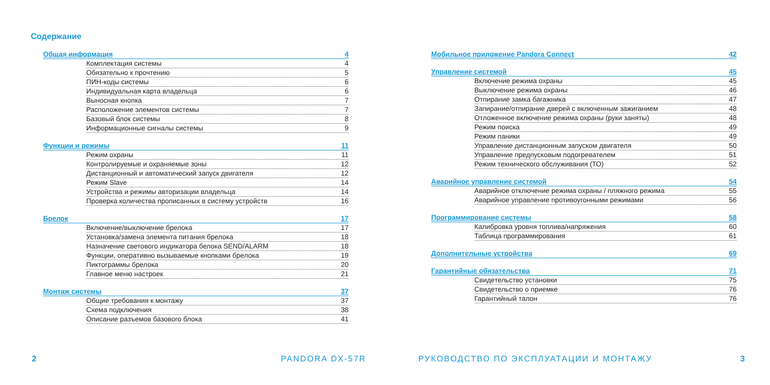Содержание
Общая информация 4
Комплектация системы 4
Обязательно к прочтению 5
ПИН-коды системы 6
Индивидуальная карта владельца 6
Выносная кнопка 7
Расположение элементов системы 7
Базовый блок системы 8
Информационные сигналы системы 9
Функции и режимы 11
Режим охраны 11
Контролируемые и охраняемые зоны 12
Дистанционный и автоматический запуск двигателя 12
Режим Slave 14
Устройства и режимы авторизации владельца 14
Проверка количества прописанных в систему устройств 16
Брелок 17
Включение/выключение брелока 17
Установка/замена элемента питания брелока 18
Назначение светового индикатора белока SEND/ALARM 18
Функции, оперативно вызываемые кнопками брелока 19
Пиктограммы брелока 20
Главное меню настроек 21
Монтаж системы 37
Общие требования к монтажу 37
Схема подключения 38
Описание разъемов базового блока 41
2 PANDORA DX-57R
Мобильное приложение Pandora Connect 42
Управление системой 45
Включение режима охраны 45
Выключение режима охраны 46
Отпирание замка багажника 47
Запирание/отпирание дверей с включенным зажиганием 48
Отложенное включение режима охраны (руки заняты) 48
Режим поиска 49
Режим паники 49
Управление дистанционным запуском двигателя 50
Управление предпусковым подогревателем 51
Режим технического обслуживания (ТО) 52
Аварийное управление системой 54
Аварийное отключение режима охраны / пляжного режима 55
Аварийное управление противоугонными режимами 56
Программирование системы 58
Калибровка уровня топлива/напряжения 60
Таблица программирования 61
Дополнительные устройства 69
Гарантийные обязательства 71
Свидетельство установки 75
Свидетельство о приемке 76
Гарантийный талон 76
РУКОВОДСТВО ПО ЭКСПЛУАТАЦИИ И МОНТАЖУ
3